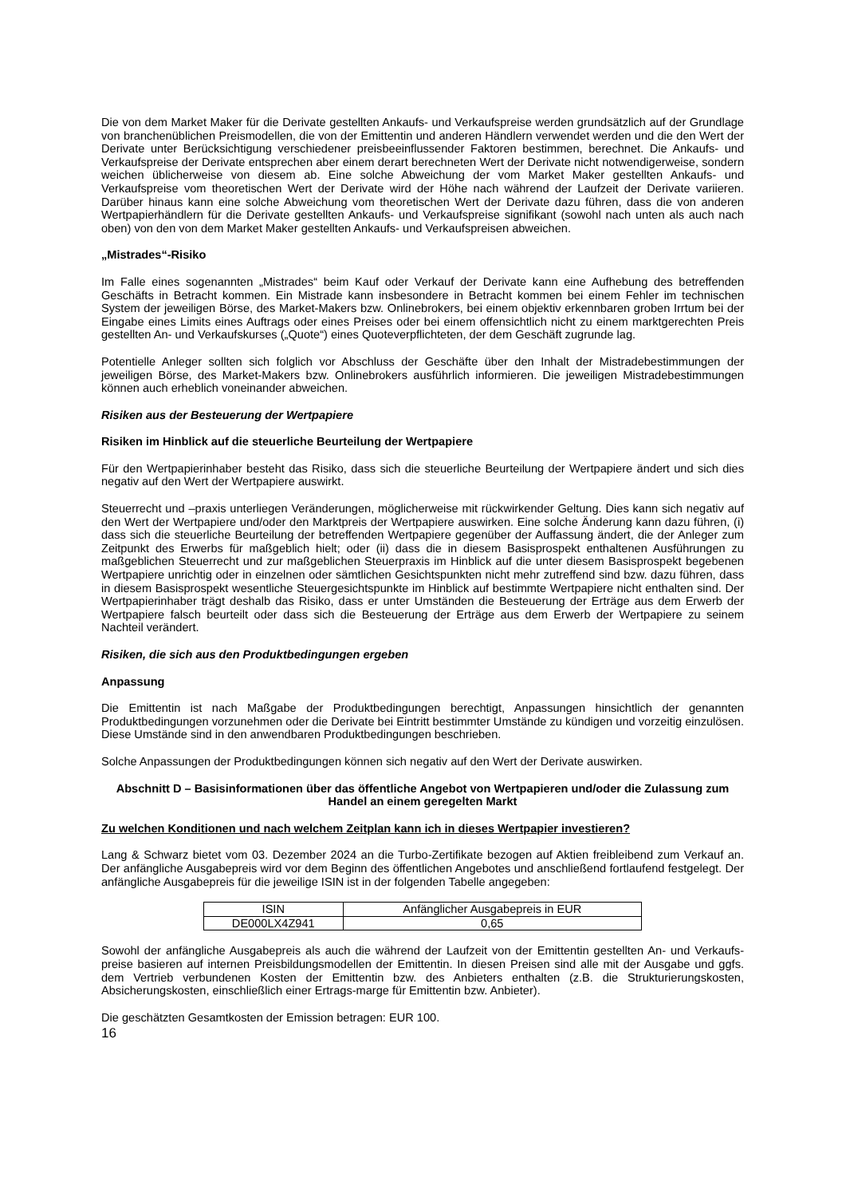Die von dem Market Maker für die Derivate gestellten Ankaufs- und Verkaufspreise werden grundsätzlich auf der Grundlage von branchenüblichen Preismodellen, die von der Emittentin und anderen Händlern verwendet werden und die den Wert der Derivate unter Berücksichtigung verschiedener preisbeeinflussender Faktoren bestimmen, berechnet. Die Ankaufs- und Verkaufspreise der Derivate entsprechen aber einem derart berechneten Wert der Derivate nicht notwendigerweise, sondern weichen üblicherweise von diesem ab. Eine solche Abweichung der vom Market Maker gestellten Ankaufs- und Verkaufspreise vom theoretischen Wert der Derivate wird der Höhe nach während der Laufzeit der Derivate variieren. Darüber hinaus kann eine solche Abweichung vom theoretischen Wert der Derivate dazu führen, dass die von anderen Wertpapierhändlern für die Derivate gestellten Ankaufs- und Verkaufspreise signifikant (sowohl nach unten als auch nach oben) von den von dem Market Maker gestellten Ankaufs- und Verkaufspreisen abweichen.
„Mistrades“-Risiko
Im Falle eines sogenannten „Mistrades“ beim Kauf oder Verkauf der Derivate kann eine Aufhebung des betreffenden Geschäfts in Betracht kommen. Ein Mistrade kann insbesondere in Betracht kommen bei einem Fehler im technischen System der jeweiligen Börse, des Market-Makers bzw. Onlinebrokers, bei einem objektiv erkennbaren groben Irrtum bei der Eingabe eines Limits eines Auftrags oder eines Preises oder bei einem offensichtlich nicht zu einem marktgerechten Preis gestellten An- und Verkaufskurses („Quote“) eines Quoteverpflichteten, der dem Geschäft zugrunde lag.
Potentielle Anleger sollten sich folglich vor Abschluss der Geschäfte über den Inhalt der Mistradebestimmungen der jeweiligen Börse, des Market-Makers bzw. Onlinebrokers ausführlich informieren. Die jeweiligen Mistradebestimmungen können auch erheblich voneinander abweichen.
Risiken aus der Besteuerung der Wertpapiere
Risiken im Hinblick auf die steuerliche Beurteilung der Wertpapiere
Für den Wertpapierinhaber besteht das Risiko, dass sich die steuerliche Beurteilung der Wertpapiere ändert und sich dies negativ auf den Wert der Wertpapiere auswirkt.
Steuerrecht und –praxis unterliegen Veränderungen, möglicherweise mit rückwirkender Geltung. Dies kann sich negativ auf den Wert der Wertpapiere und/oder den Marktpreis der Wertpapiere auswirken. Eine solche Änderung kann dazu führen, (i) dass sich die steuerliche Beurteilung der betreffenden Wertpapiere gegenüber der Auffassung ändert, die der Anleger zum Zeitpunkt des Erwerbs für maßgeblich hielt; oder (ii) dass die in diesem Basisprospekt enthaltenen Ausführungen zu maßgeblichen Steuerrecht und zur maßgeblichen Steuerpraxis im Hinblick auf die unter diesem Basisprospekt begebenen Wertpapiere unrichtig oder in einzelnen oder sämtlichen Gesichtspunkten nicht mehr zutreffend sind bzw. dazu führen, dass in diesem Basisprospekt wesentliche Steuergesichtspunkte im Hinblick auf bestimmte Wertpapiere nicht enthalten sind. Der Wertpapierinhaber trägt deshalb das Risiko, dass er unter Umständen die Besteuerung der Erträge aus dem Erwerb der Wertpapiere falsch beurteilt oder dass sich die Besteuerung der Erträge aus dem Erwerb der Wertpapiere zu seinem Nachteil verändert.
Risiken, die sich aus den Produktbedingungen ergeben
Anpassung
Die Emittentin ist nach Maßgabe der Produktbedingungen berechtigt, Anpassungen hinsichtlich der genannten Produktbedingungen vorzunehmen oder die Derivate bei Eintritt bestimmter Umstände zu kündigen und vorzeitig einzulösen. Diese Umstände sind in den anwendbaren Produktbedingungen beschrieben.
Solche Anpassungen der Produktbedingungen können sich negativ auf den Wert der Derivate auswirken.
Abschnitt D – Basisinformationen über das öffentliche Angebot von Wertpapieren und/oder die Zulassung zum Handel an einem geregelten Markt
Zu welchen Konditionen und nach welchem Zeitplan kann ich in dieses Wertpapier investieren?
Lang & Schwarz bietet vom 03. Dezember 2024 an die Turbo-Zertifikate bezogen auf Aktien freibleibend zum Verkauf an. Der anfängliche Ausgabepreis wird vor dem Beginn des öffentlichen Angebotes und anschließend fortlaufend festgelegt. Der anfängliche Ausgabepreis für die jeweilige ISIN ist in der folgenden Tabelle angegeben:
| ISIN | Anfänglicher Ausgabepreis in EUR |
| DE000LX4Z941 | 0,65 |
Sowohl der anfängliche Ausgabepreis als auch die während der Laufzeit von der Emittentin gestellten An- und Verkaufs-preise basieren auf internen Preisbildungsmodellen der Emittentin. In diesen Preisen sind alle mit der Ausgabe und ggfs. dem Vertrieb verbundenen Kosten der Emittentin bzw. des Anbieters enthalten (z.B. die Strukturierungskosten, Absicherungskosten, einschließlich einer Ertrags-marge für Emittentin bzw. Anbieter).
Die geschätzten Gesamtkosten der Emission betragen: EUR 100.
16